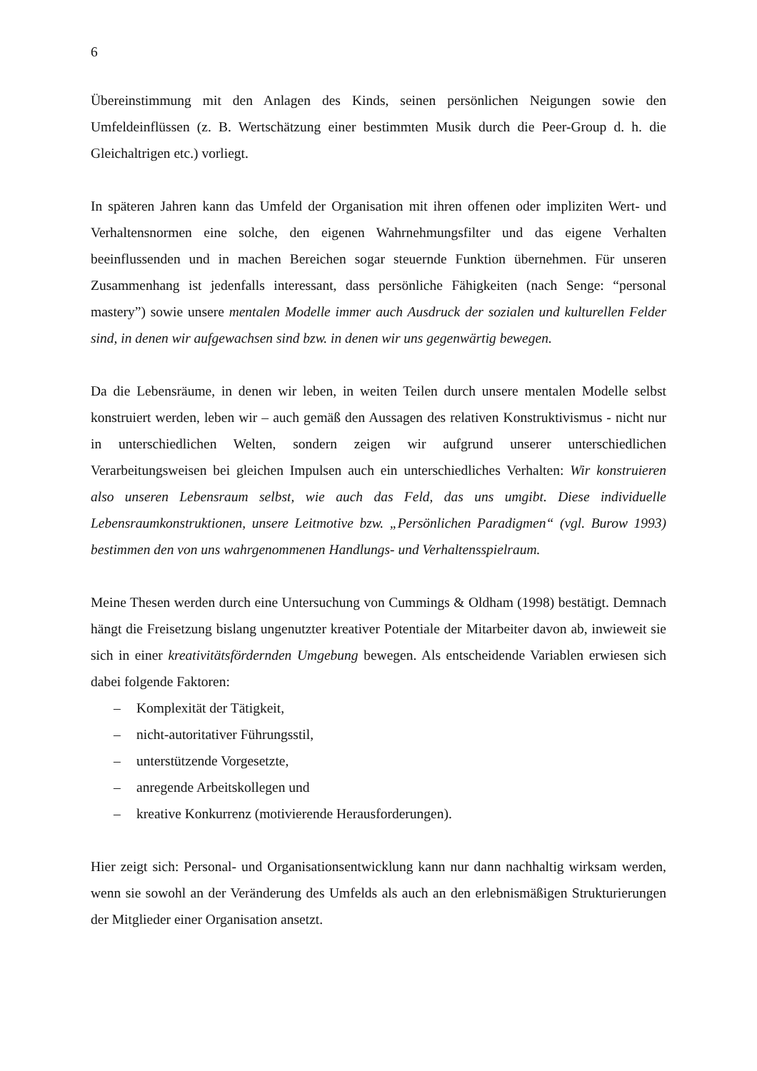6
Übereinstimmung mit den Anlagen des Kinds, seinen persönlichen Neigungen sowie den Umfeldeinflüssen (z. B. Wertschätzung einer bestimmten Musik durch die Peer-Group d. h. die Gleichaltrigen etc.) vorliegt.
In späteren Jahren kann das Umfeld der Organisation mit ihren offenen oder impliziten Wert- und Verhaltensnormen eine solche, den eigenen Wahrnehmungsfilter und das eigene Verhalten beeinflussenden und in machen Bereichen sogar steuernde Funktion übernehmen. Für unseren Zusammenhang ist jedenfalls interessant, dass persönliche Fähigkeiten (nach Senge: “personal mastery”) sowie unsere mentalen Modelle immer auch Ausdruck der sozialen und kulturellen Felder sind, in denen wir aufgewachsen sind bzw. in denen wir uns gegenwärtig bewegen.
Da die Lebensräume, in denen wir leben, in weiten Teilen durch unsere mentalen Modelle selbst konstruiert werden, leben wir – auch gemäß den Aussagen des relativen Konstruktivismus - nicht nur in unterschiedlichen Welten, sondern zeigen wir aufgrund unserer unterschiedlichen Verarbeitungsweisen bei gleichen Impulsen auch ein unterschiedliches Verhalten: Wir konstruieren also unseren Lebensraum selbst, wie auch das Feld, das uns umgibt. Diese individuelle Lebensraumkonstruktionen, unsere Leitmotive bzw. „Persönlichen Paradigmen“ (vgl. Burow 1993) bestimmen den von uns wahrgenommenen Handlungs- und Verhaltensspielraum.
Meine Thesen werden durch eine Untersuchung von Cummings & Oldham (1998) bestätigt. Demnach hängt die Freisetzung bislang ungenutzter kreativer Potentiale der Mitarbeiter davon ab, inwieweit sie sich in einer kreativitätsfördernden Umgebung bewegen. Als entscheidende Variablen erwiesen sich dabei folgende Faktoren:
– Komplexität der Tätigkeit,
– nicht-autoritativer Führungsstil,
– unterstützende Vorgesetzte,
– anregende Arbeitskollegen und
– kreative Konkurrenz (motivierende Herausforderungen).
Hier zeigt sich: Personal- und Organisationsentwicklung kann nur dann nachhaltig wirksam werden, wenn sie sowohl an der Veränderung des Umfelds als auch an den erlebnismäßigen Strukturierungen der Mitglieder einer Organisation ansetzt.